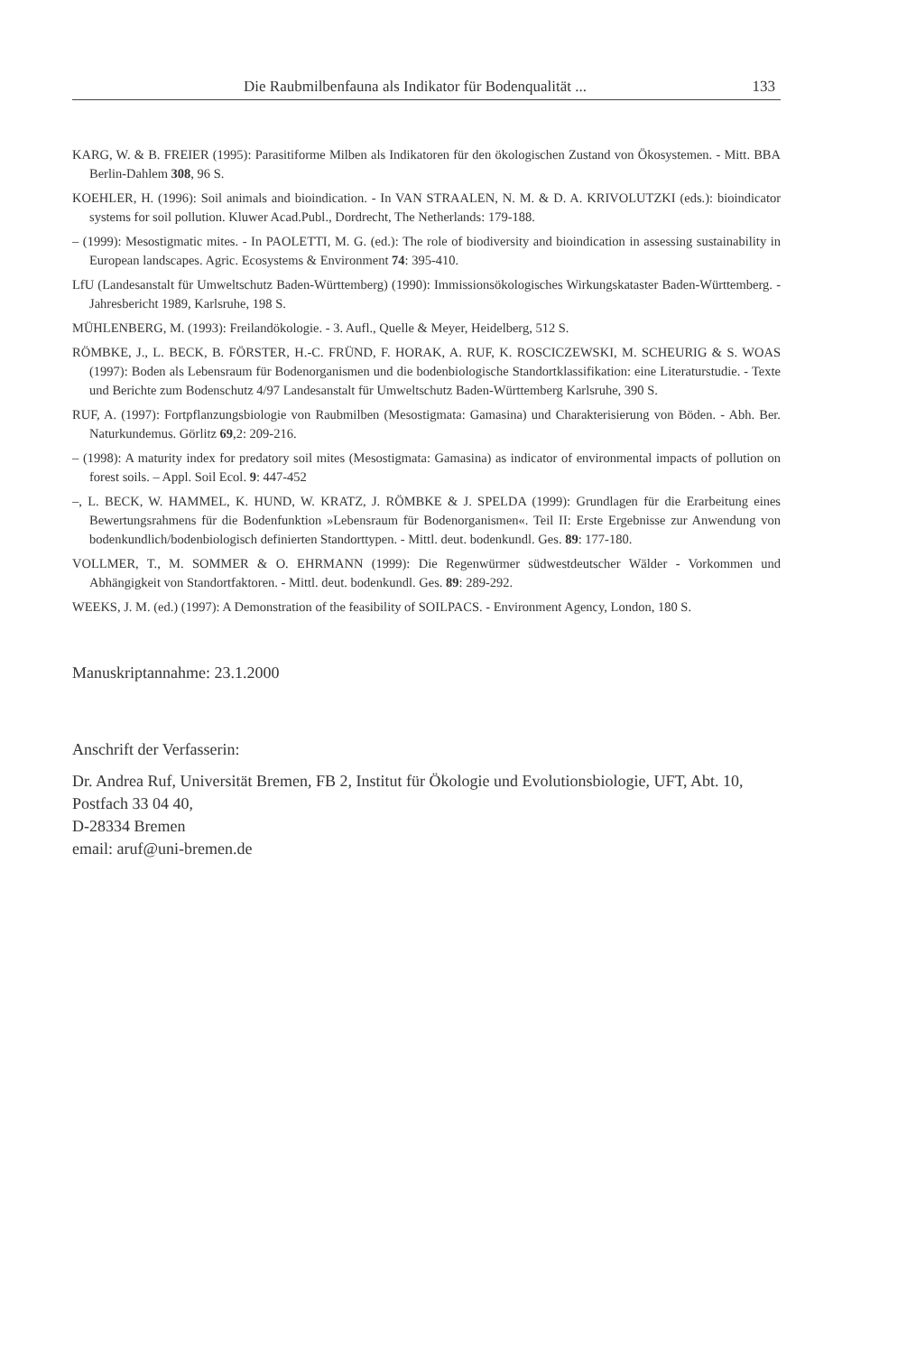Die Raubmilbenfauna als Indikator für Bodenqualität ... 133
KARG, W. & B. FREIER (1995): Parasitiforme Milben als Indikatoren für den ökologischen Zustand von Ökosystemen. - Mitt. BBA Berlin-Dahlem 308, 96 S.
KOEHLER, H. (1996): Soil animals and bioindication. - In VAN STRAALEN, N. M. & D. A. KRIVOLUTZKI (eds.): bioindicator systems for soil pollution. Kluwer Acad.Publ., Dordrecht, The Netherlands: 179-188.
– (1999): Mesostigmatic mites. - In PAOLETTI, M. G. (ed.): The role of biodiversity and bioindication in assessing sustainability in European landscapes. Agric. Ecosystems & Environment 74: 395-410.
LfU (Landesanstalt für Umweltschutz Baden-Württemberg) (1990): Immissionsökologisches Wirkungskataster Baden-Württemberg. - Jahresbericht 1989, Karlsruhe, 198 S.
MÜHLENBERG, M. (1993): Freilandökologie. - 3. Aufl., Quelle & Meyer, Heidelberg, 512 S.
RÖMBKE, J., L. BECK, B. FÖRSTER, H.-C. FRÜND, F. HORAK, A. RUF, K. ROSCICZEWSKI, M. SCHEURIG & S. WOAS (1997): Boden als Lebensraum für Bodenorganismen und die bodenbiologische Standortklassifikation: eine Literaturstudie. - Texte und Berichte zum Bodenschutz 4/97 Landesanstalt für Umweltschutz Baden-Württemberg Karlsruhe, 390 S.
RUF, A. (1997): Fortpflanzungsbiologie von Raubmilben (Mesostigmata: Gamasina) und Charakterisierung von Böden. - Abh. Ber. Naturkundemus. Görlitz 69,2: 209-216.
– (1998): A maturity index for predatory soil mites (Mesostigmata: Gamasina) as indicator of environmental impacts of pollution on forest soils. – Appl. Soil Ecol. 9: 447-452
–, L. BECK, W. HAMMEL, K. HUND, W. KRATZ, J. RÖMBKE & J. SPELDA (1999): Grundlagen für die Erarbeitung eines Bewertungsrahmens für die Bodenfunktion »Lebensraum für Bodenorganismen«. Teil II: Erste Ergebnisse zur Anwendung von bodenkundlich/bodenbiologisch definierten Standorttypen. - Mittl. deut. bodenkundl. Ges. 89: 177-180.
VOLLMER, T., M. SOMMER & O. EHRMANN (1999): Die Regenwürmer südwestdeutscher Wälder - Vorkommen und Abhängigkeit von Standortfaktoren. - Mittl. deut. bodenkundl. Ges. 89: 289-292.
WEEKS, J. M. (ed.) (1997): A Demonstration of the feasibility of SOILPACS. - Environment Agency, London, 180 S.
Manuskriptannahme: 23.1.2000
Anschrift der Verfasserin:
Dr. Andrea Ruf, Universität Bremen, FB 2, Institut für Ökologie und Evolutionsbiologie, UFT, Abt. 10, Postfach 33 04 40,
D-28334 Bremen
email: aruf@uni-bremen.de